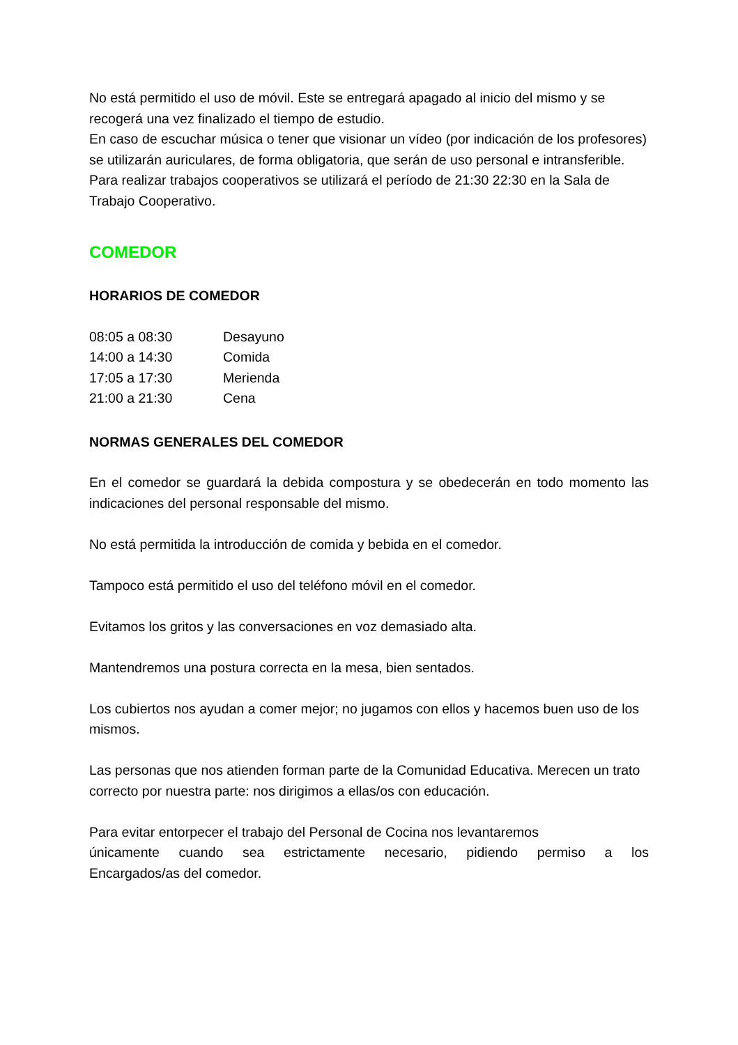No está permitido el uso de móvil. Este se entregará apagado al inicio del mismo y se recogerá una vez finalizado el tiempo de estudio.
En caso de escuchar música o tener que visionar un vídeo (por indicación de los profesores) se utilizarán auriculares, de forma obligatoria, que serán de uso personal e intransferible.
Para realizar trabajos cooperativos se utilizará el período de 21:30 22:30 en la Sala de Trabajo Cooperativo.
COMEDOR
HORARIOS DE COMEDOR
| 08:05 a 08:30 | Desayuno |
| 14:00 a 14:30 | Comida |
| 17:05 a 17:30 | Merienda |
| 21:00 a 21:30 | Cena |
NORMAS GENERALES DEL COMEDOR
En el comedor se guardará la debida compostura y se obedecerán en todo momento las indicaciones del personal responsable del mismo.
No está permitida la introducción de comida y bebida en el comedor.
Tampoco está permitido el uso del teléfono móvil en el comedor.
Evitamos los gritos y las conversaciones en voz demasiado alta.
Mantendremos una postura correcta en la mesa, bien sentados.
Los cubiertos nos ayudan a comer mejor; no jugamos con ellos y hacemos buen uso de los mismos.
Las personas que nos atienden forman parte de la Comunidad Educativa. Merecen un trato correcto por nuestra parte: nos dirigimos a ellas/os con educación.
Para evitar entorpecer el trabajo del Personal de Cocina nos levantaremos
únicamente cuando sea estrictamente necesario, pidiendo permiso a los
Encargados/as del comedor.